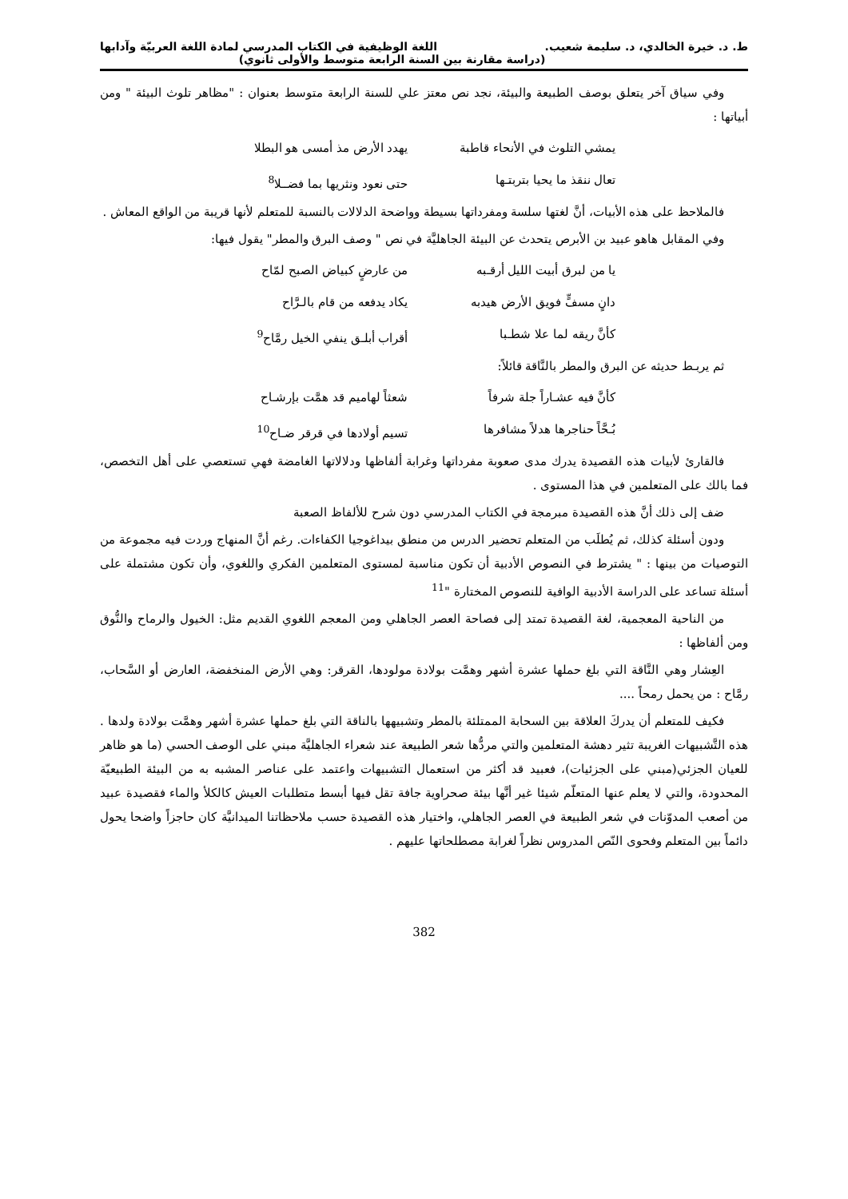ط. د. خيرة الخالدي، د. سليمة شعيب. اللغة الوظيفية في الكتاب المدرسي لمادة اللغة العربيّة وآدابها
(دراسة مقارنة بين السنة الرابعة متوسط والأولى ثانوي)
وفي سياق آخر يتعلق بوصف الطبيعة والبيئة، نجد نص معتز علي للسنة الرابعة متوسط بعنوان : "مظاهر تلوث البيئة " ومن أبياتها :
يمشي التلوث في الأنحاء قاطبة يهدد الأرض مذ أمسى هو البطلا
تعال ننقذ ما يحيا بتربتـها حتى نعود ونثريها بما فضــلا<sup>8</sup>
فالملاحظ على هذه الأبيات، أنَّ لغتها سلسة ومفرداتها بسيطة وواضحة الدلالات بالنسبة للمتعلم لأنها قريبة من الواقع المعاش .
وفي المقابل هاهو عبيد بن الأبرص يتحدث عن البيئة الجاهليَّة في نص " وصف البرق والمطر" يقول فيها:
يا من لبرق أبيت الليل أرقـبه من عارضٍ كبياض الصبح لمّاح
دانٍ مسفٍّ فويق الأرض هيدبه يكاد يدفعه من قام بالـرَّاح
كأنَّ ريقه لما علا شطـبا أقراب أبلـق ينفي الخيل رمَّاح<sup>9</sup>
ثم يربـط حديثه عن البرق والمطر بالنَّاقة قائلاً:
كأنَّ فيه عشـاراً جلة شرفاً شعثاً لهاميم قد همَّت بإرشـاح
بُـحَّاً حناجرها هدلاً مشافرها تسيم أولادها في قرقر ضـاح<sup>10</sup>
فالقارئ لأبيات هذه القصيدة يدرك مدى صعوبة مفرداتها وغرابة ألفاظها ودلالاتها الغامضة فهي تستعصي على أهل التخصص، فما بالك على المتعلمين في هذا المستوى .
ضف إلى ذلك أنَّ هذه القصيدة مبرمجة في الكتاب المدرسي دون شرح للألفاظ الصعبة
ودون أسئلة كذلك، ثم يُطلَب من المتعلم تحضير الدرس من منطق بيداغوجيا الكفاءات. رغم أنَّ المنهاج وردت فيه مجموعة من التوصيات من بينها : " يشترط في النصوص الأدبية أن تكون مناسبة لمستوى المتعلمين الفكري واللغوي، وأن تكون مشتملة على أسئلة تساعد على الدراسة الأدبية الوافية للنصوص المختارة "<sup>11</sup>
من الناحية المعجمية، لغة القصيدة تمتد إلى فصاحة العصر الجاهلي ومن المعجم اللغوي القديم مثل: الخيول والرماح والنُّوق ومن ألفاظها :
العِشار وهي النَّاقة التي بلغ حملها عشرة أشهر وهمَّت بولادة مولودها، القرقر: وهي الأرض المنخفضة، العارض أو السَّحاب، رمَّاح : من يحمل رمحاً ....
فكيف للمتعلم أن يدركَ العلاقة بين السحابة الممتلئة بالمطر وتشبيهها بالناقة التي بلغ حملها عشرة أشهر وهمَّت بولادة ولدها . هذه التَّشبيهات الغريبة تثير دهشة المتعلمين والتي مردُّها شعر الطبيعة عند شعراء الجاهليَّة مبني على الوصف الحسي (ما هو ظاهر للعيان الجزئي(مبني على الجزئيات)، فعبيد قد أكثر من استعمال التشبيهات واعتمد على عناصر المشبه به من البيئة الطبيعيّة المحدودة، والتي لا يعلم عنها المتعلّم شيئا غير أنَّها بيئة صحراوية جافة تقل فيها أبسط متطلبات العيش كالكلأ والماء فقصيدة عبيد من أصعب المدوّنات في شعر الطبيعة في العصر الجاهلي، واختيار هذه القصيدة حسب ملاحظاتنا الميدانيَّة كان حاجزاً واضحا يحول دائماً بين المتعلم وفحوى النّص المدروس نظراً لغرابة مصطلحاتها عليهم .
382